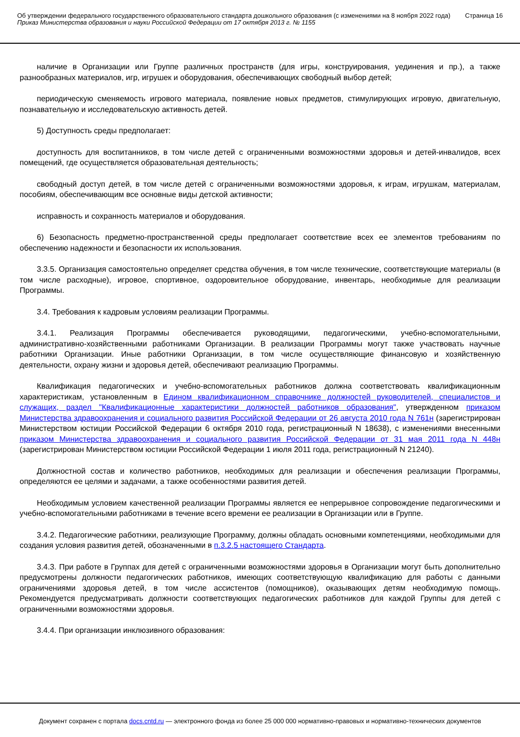Об утверждении федерального государственного образовательного стандарта дошкольного образования (с изменениями на 8 ноября 2022 года)
Приказ Министерства образования и науки Российской Федерации от 17 октября 2013 г. № 1155
Страница 16
наличие в Организации или Группе различных пространств (для игры, конструирования, уединения и пр.), а также разнообразных материалов, игр, игрушек и оборудования, обеспечивающих свободный выбор детей;
периодическую сменяемость игрового материала, появление новых предметов, стимулирующих игровую, двигательную, познавательную и исследовательскую активность детей.
5) Доступность среды предполагает:
доступность для воспитанников, в том числе детей с ограниченными возможностями здоровья и детей-инвалидов, всех помещений, где осуществляется образовательная деятельность;
свободный доступ детей, в том числе детей с ограниченными возможностями здоровья, к играм, игрушкам, материалам, пособиям, обеспечивающим все основные виды детской активности;
исправность и сохранность материалов и оборудования.
6) Безопасность предметно-пространственной среды предполагает соответствие всех ее элементов требованиям по обеспечению надежности и безопасности их использования.
3.3.5. Организация самостоятельно определяет средства обучения, в том числе технические, соответствующие материалы (в том числе расходные), игровое, спортивное, оздоровительное оборудование, инвентарь, необходимые для реализации Программы.
3.4. Требования к кадровым условиям реализации Программы.
3.4.1. Реализация Программы обеспечивается руководящими, педагогическими, учебно-вспомогательными, административно-хозяйственными работниками Организации. В реализации Программы могут также участвовать научные работники Организации. Иные работники Организации, в том числе осуществляющие финансовую и хозяйственную деятельности, охрану жизни и здоровья детей, обеспечивают реализацию Программы.
Квалификация педагогических и учебно-вспомогательных работников должна соответствовать квалификационным характеристикам, установленным в Едином квалификационном справочнике должностей руководителей, специалистов и служащих, раздел "Квалификационные характеристики должностей работников образования", утвержденном приказом Министерства здравоохранения и социального развития Российской Федерации от 26 августа 2010 года N 761н (зарегистрирован Министерством юстиции Российской Федерации 6 октября 2010 года, регистрационный N 18638), с изменениями внесенными приказом Министерства здравоохранения и социального развития Российской Федерации от 31 мая 2011 года N 448н (зарегистрирован Министерством юстиции Российской Федерации 1 июля 2011 года, регистрационный N 21240).
Должностной состав и количество работников, необходимых для реализации и обеспечения реализации Программы, определяются ее целями и задачами, а также особенностями развития детей.
Необходимым условием качественной реализации Программы является ее непрерывное сопровождение педагогическими и учебно-вспомогательными работниками в течение всего времени ее реализации в Организации или в Группе.
3.4.2. Педагогические работники, реализующие Программу, должны обладать основными компетенциями, необходимыми для создания условия развития детей, обозначенными в п.3.2.5 настоящего Стандарта.
3.4.3. При работе в Группах для детей с ограниченными возможностями здоровья в Организации могут быть дополнительно предусмотрены должности педагогических работников, имеющих соответствующую квалификацию для работы с данными ограничениями здоровья детей, в том числе ассистентов (помощников), оказывающих детям необходимую помощь. Рекомендуется предусматривать должности соответствующих педагогических работников для каждой Группы для детей с ограниченными возможностями здоровья.
3.4.4. При организации инклюзивного образования:
Документ сохранен с портала docs.cntd.ru — электронного фонда из более 25 000 000 нормативно-правовых и нормативно-технических документов